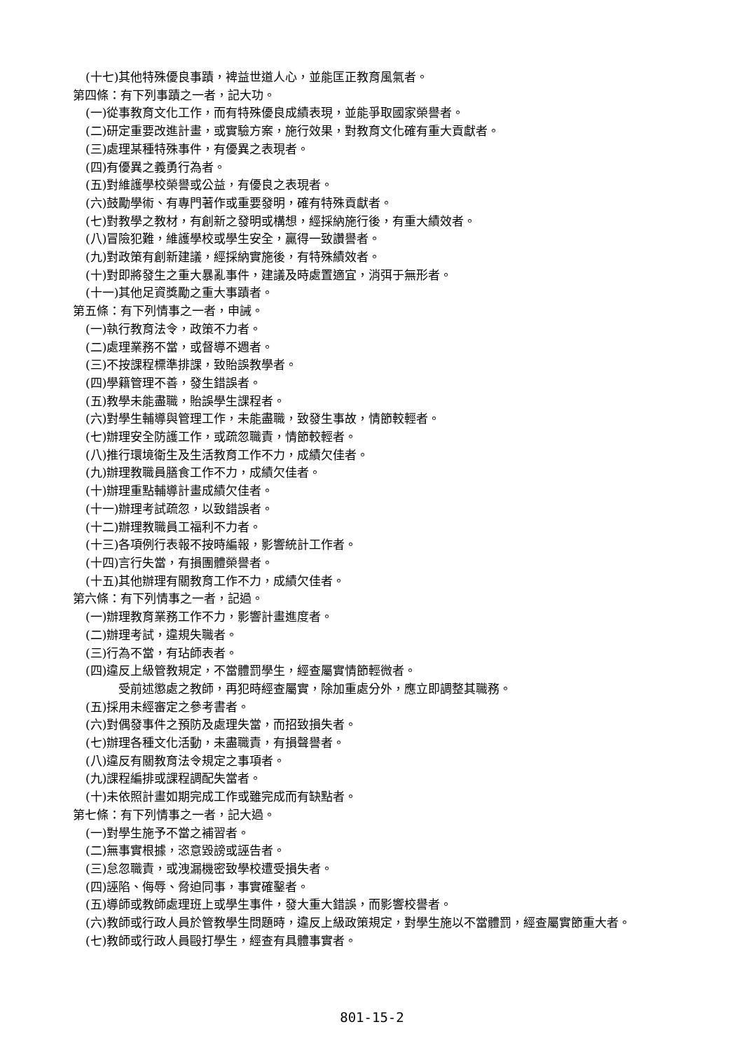(十七)其他特殊優良事蹟，裨益世道人心，並能匡正教育風氣者。
第四條：有下列事蹟之一者，記大功。
(一)從事教育文化工作，而有特殊優良成績表現，並能爭取國家榮譽者。
(二)研定重要改進計畫，或實驗方案，施行效果，對教育文化確有重大貢獻者。
(三)處理某種特殊事件，有優異之表現者。
(四)有優異之義勇行為者。
(五)對維護學校榮譽或公益，有優良之表現者。
(六)鼓勵學術、有專門著作或重要發明，確有特殊貢獻者。
(七)對教學之教材，有創新之發明或構想，經採納施行後，有重大績效者。
(八)冒險犯難，維護學校或學生安全，贏得一致讚譽者。
(九)對政策有創新建議，經採納實施後，有特殊績效者。
(十)對即將發生之重大暴亂事件，建議及時處置適宜，消弭于無形者。
(十一)其他足資獎勵之重大事蹟者。
第五條：有下列情事之一者，申誡。
(一)執行教育法令，政策不力者。
(二)處理業務不當，或督導不週者。
(三)不按課程標準排課，致貽誤教學者。
(四)學籍管理不善，發生錯誤者。
(五)教學未能盡職，貽誤學生課程者。
(六)對學生輔導與管理工作，未能盡職，致發生事故，情節較輕者。
(七)辦理安全防護工作，或疏忽職責，情節較輕者。
(八)推行環境衛生及生活教育工作不力，成績欠佳者。
(九)辦理教職員膳食工作不力，成績欠佳者。
(十)辦理重點輔導計畫成績欠佳者。
(十一)辦理考試疏忽，以致錯誤者。
(十二)辦理教職員工福利不力者。
(十三)各項例行表報不按時編報，影響統計工作者。
(十四)言行失當，有損團體榮譽者。
(十五)其他辦理有關教育工作不力，成績欠佳者。
第六條：有下列情事之一者，記過。
(一)辦理教育業務工作不力，影響計畫進度者。
(二)辦理考試，違規失職者。
(三)行為不當，有玷師表者。
(四)違反上級管教規定，不當體罰學生，經查屬實情節輕微者。
受前述懲處之教師，再犯時經查屬實，除加重處分外，應立即調整其職務。
(五)採用未經審定之參考書者。
(六)對偶發事件之預防及處理失當，而招致損失者。
(七)辦理各種文化活動，未盡職責，有損聲譽者。
(八)違反有關教育法令規定之事項者。
(九)課程編排或課程調配失當者。
(十)未依照計畫如期完成工作或雖完成而有缺點者。
第七條：有下列情事之一者，記大過。
(一)對學生施予不當之補習者。
(二)無事實根據，恣意毀謗或誣告者。
(三)怠忽職責，或洩漏機密致學校遭受損失者。
(四)誣陷、侮辱、脅迫同事，事實確鑿者。
(五)導師或教師處理班上或學生事件，發大重大錯誤，而影響校譽者。
(六)教師或行政人員於管教學生問題時，違反上級政策規定，對學生施以不當體罰，經查屬實節重大者。
(七)教師或行政人員毆打學生，經查有具體事實者。
801-15-2